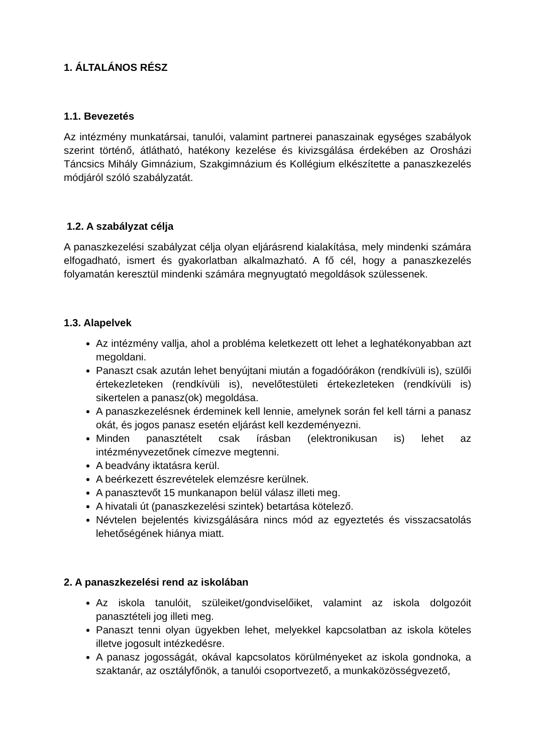1. ÁLTALÁNOS RÉSZ
1.1. Bevezetés
Az intézmény munkatársai, tanulói, valamint partnerei panaszainak egységes szabályok szerint történő, átlátható, hatékony kezelése és kivizsgálása érdekében az Orosházi Táncsics Mihály Gimnázium, Szakgimnázium és Kollégium elkészítette a panaszkezelés módjáról szóló szabályzatát.
1.2. A szabályzat célja
A panaszkezelési szabályzat célja olyan eljárásrend kialakítása, mely mindenki számára elfogadható, ismert és gyakorlatban alkalmazható. A fő cél, hogy a panaszkezelés folyamatán keresztül mindenki számára megnyugtató megoldások szülessenek.
1.3. Alapelvek
Az intézmény vallja, ahol a probléma keletkezett ott lehet a leghatékonyabban azt megoldani.
Panaszt csak azután lehet benyújtani miután a fogadóórákon (rendkívüli is), szülői értekezleteken (rendkívüli is), nevelőtestületi értekezleteken (rendkívüli is) sikertelen a panasz(ok) megoldása.
A panaszkezelésnek érdeminek kell lennie, amelynek során fel kell tárni a panasz okát, és jogos panasz esetén eljárást kell kezdeményezni.
Minden panasztételt csak írásban (elektronikusan is) lehet az intézményvezetőnek címezve megtenni.
A beadvány iktatásra kerül.
A beérkezett észrevételek elemzésre kerülnek.
A panasztevőt 15 munkanapon belül válasz illeti meg.
A hivatali út (panaszkezelési szintek) betartása kötelező.
Névtelen bejelentés kivizsgálására nincs mód az egyeztetés és visszacsatolás lehetőségének hiánya miatt.
2. A panaszkezelési rend az iskolában
Az iskola tanulóit, szüleiket/gondviselőiket, valamint az iskola dolgozóit panasztételi jog illeti meg.
Panaszt tenni olyan ügyekben lehet, melyekkel kapcsolatban az iskola köteles illetve jogosult intézkedésre.
A panasz jogosságát, okával kapcsolatos körülményeket az iskola gondnoka, a szaktanár, az osztályfőnök, a tanulói csoportvezető, a munkaközösségvezető,